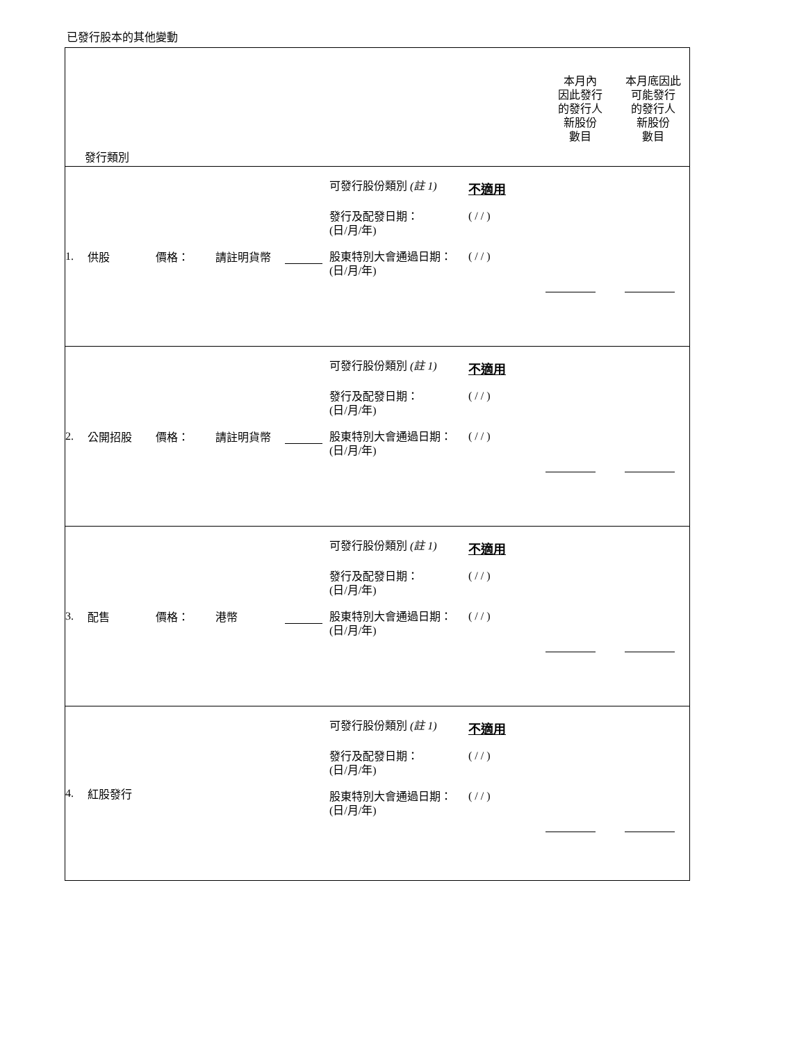已發行股本的其他變動
| 發行類別 本月內 因此發行 的發行人 新股份 數目 本月底因此 可能發行 的發行人 新股份 數目 |
| 1. 供股 價格： 請註明貨幣 可發行股份類別 (註 1) 不適用 發行及配發日期： (日/月/年) ( / / ) 股東特別大會通過日期： (日/月/年) ( / / ) |
| 2. 公開招股 價格： 請註明貨幣 可發行股份類別 (註 1) 不適用 發行及配發日期： (日/月/年) ( / / ) 股東特別大會通過日期： (日/月/年) ( / / ) |
| 3. 配售 價格： 港幣 可發行股份類別 (註 1) 不適用 發行及配發日期： (日/月/年) ( / / ) 股東特別大會通過日期： (日/月/年) ( / / ) |
| 4. 紅股發行 可發行股份類別 (註 1) 不適用 發行及配發日期： (日/月/年) ( / / ) 股東特別大會通過日期： (日/月/年) ( / / ) |